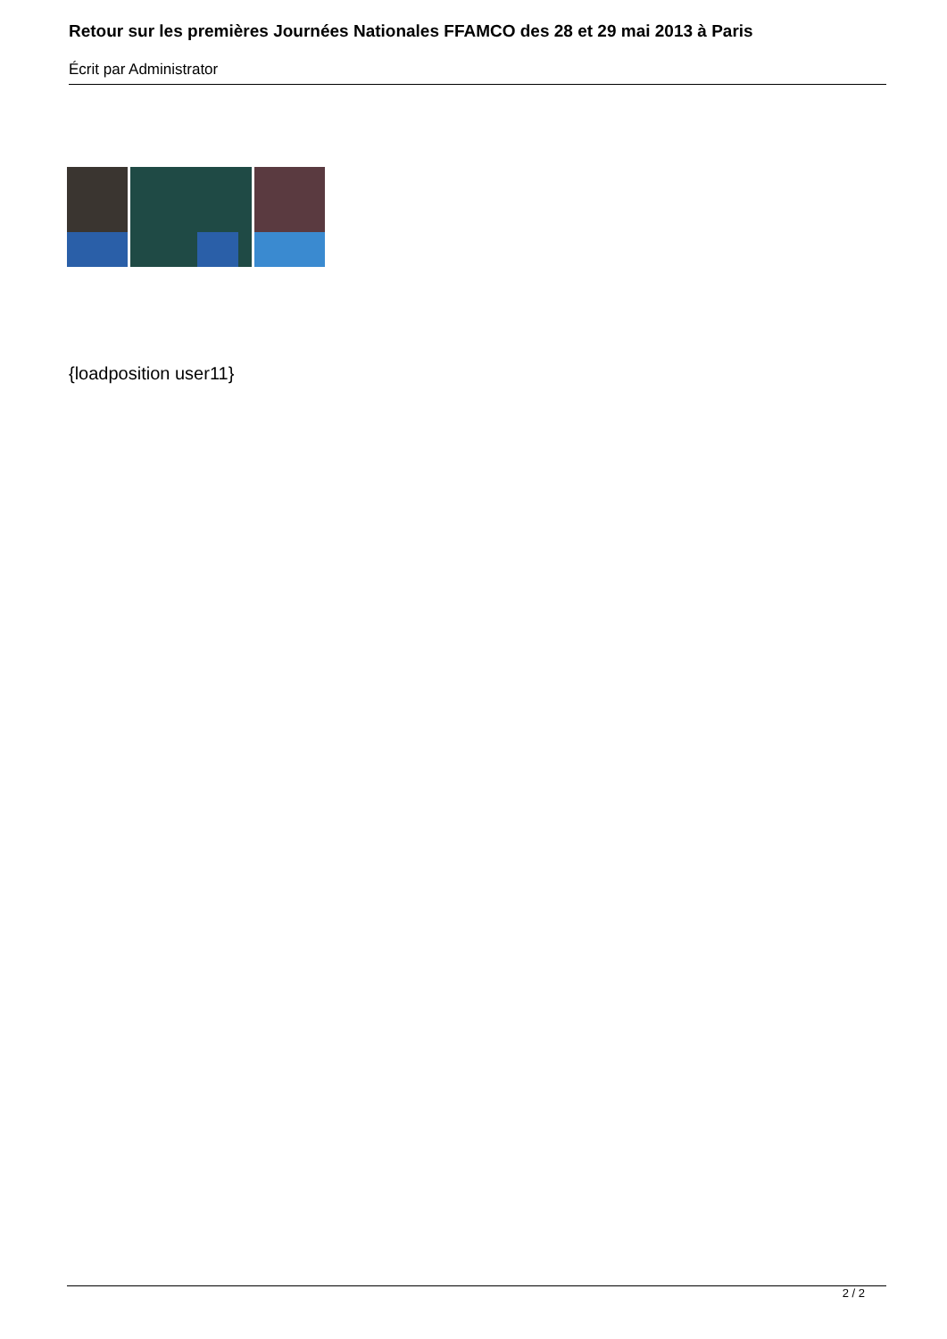Retour sur les premières Journées Nationales FFAMCO des 28 et 29 mai 2013 à Paris
Écrit par Administrator
{loadposition user11}
2 / 2